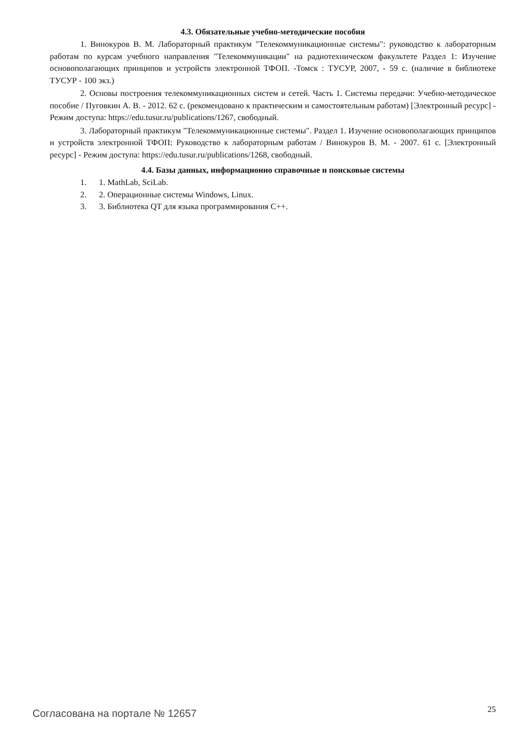4.3. Обязательные учебно-методические пособия
1. Винокуров В. М. Лабораторный практикум "Телекоммуникационные системы": руководство к лабораторным работам по курсам учебного направления "Телекоммуникации" на радиотехническом факультете Раздел 1: Изучение основополагающих принципов и устройств электронной ТФОП. -Томск : ТУСУР, 2007, - 59 с. (наличие в библиотеке ТУСУР - 100 экз.)
2. Основы построения телекоммуникационных систем и сетей. Часть 1. Системы передачи: Учебно-методическое пособие / Пуговкин А. В. - 2012. 62 с. (рекомендовано к практическим и самостоятельным работам) [Электронный ресурс] - Режим доступа: https://edu.tusur.ru/publications/1267, свободный.
3. Лабораторный практикум "Телекоммуникационные системы". Раздел 1. Изучение основополагающих принципов и устройств электронной ТФОП: Руководство к лабораторным работам / Винокуров В. М. - 2007. 61 с. [Электронный ресурс] - Режим доступа: https://edu.tusur.ru/publications/1268, свободный.
4.4. Базы данных, информационно справочные и поисковые системы
1. 1. MathLab, SciLab.
2. 2. Операционные системы Windows, Linux.
3. 3. Библиотека QT для языка программирования C++.
Согласована на портале № 12657
25